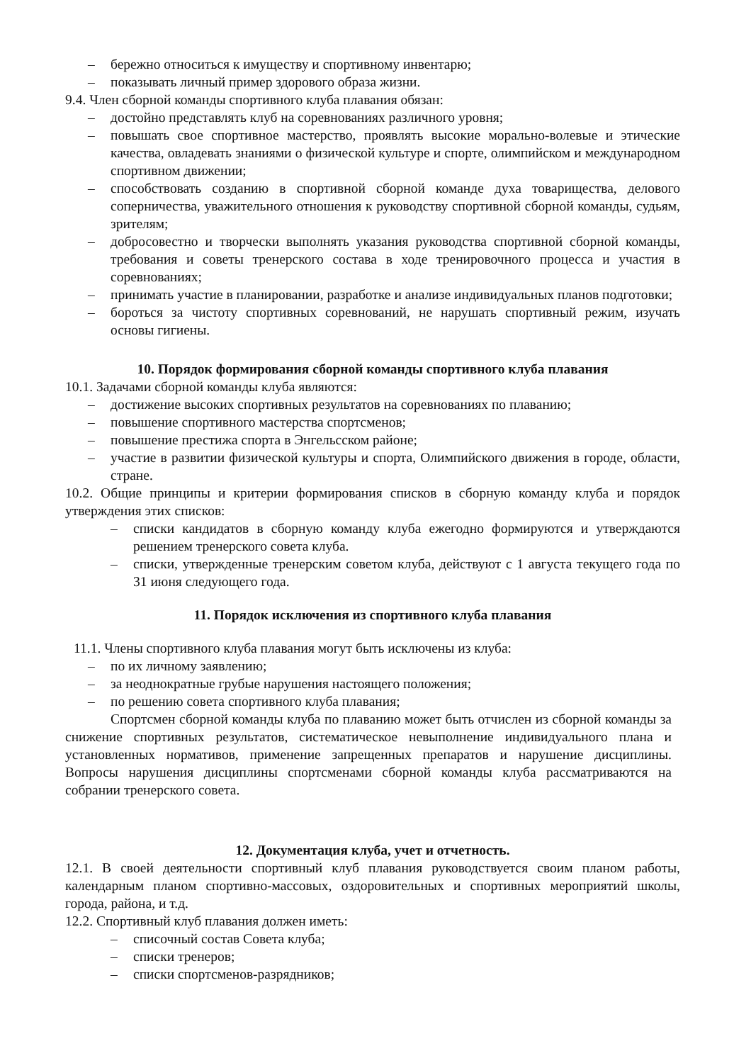– бережно относиться к имуществу и спортивному инвентарю;
– показывать личный пример здорового образа жизни.
9.4. Член сборной команды спортивного клуба плавания обязан:
– достойно представлять клуб на соревнованиях различного уровня;
– повышать свое спортивное мастерство, проявлять высокие морально-волевые и этические качества, овладевать знаниями о физической культуре и спорте, олимпийском и международном спортивном движении;
– способствовать созданию в спортивной сборной команде духа товарищества, делового соперничества, уважительного отношения к руководству спортивной сборной команды, судьям, зрителям;
– добросовестно и творчески выполнять указания руководства спортивной сборной команды, требования и советы тренерского состава в ходе тренировочного процесса и участия в соревнованиях;
– принимать участие в планировании, разработке и анализе индивидуальных планов подготовки;
– бороться за чистоту спортивных соревнований, не нарушать спортивный режим, изучать основы гигиены.
10. Порядок формирования сборной команды спортивного клуба плавания
10.1. Задачами сборной команды клуба являются:
– достижение высоких спортивных результатов на соревнованиях по плаванию;
– повышение спортивного мастерства спортсменов;
– повышение престижа спорта в Энгельсском районе;
– участие в развитии физической культуры и спорта, Олимпийского движения в городе, области, стране.
10.2. Общие принципы и критерии формирования списков в сборную команду клуба и порядок утверждения этих списков:
– списки кандидатов в сборную команду клуба ежегодно формируются и утверждаются решением тренерского совета клуба.
– списки, утвержденные тренерским советом клуба, действуют с 1 августа текущего года по 31 июня следующего года.
11. Порядок исключения из спортивного клуба плавания
11.1. Члены спортивного клуба плавания могут быть исключены из клуба:
– по их личному заявлению;
– за неоднократные грубые нарушения настоящего положения;
– по решению совета спортивного клуба плавания;
Спортсмен сборной команды клуба по плаванию может быть отчислен из сборной команды за снижение спортивных результатов, систематическое невыполнение индивидуального плана и установленных нормативов, применение запрещенных препаратов и нарушение дисциплины. Вопросы нарушения дисциплины спортсменами сборной команды клуба рассматриваются на собрании тренерского совета.
12. Документация клуба, учет и отчетность.
12.1. В своей деятельности спортивный клуб плавания руководствуется своим планом работы, календарным планом спортивно-массовых, оздоровительных и спортивных мероприятий школы, города, района, и т.д.
12.2. Спортивный клуб плавания должен иметь:
– списочный состав Совета клуба;
– списки тренеров;
– списки спортсменов-разрядников;